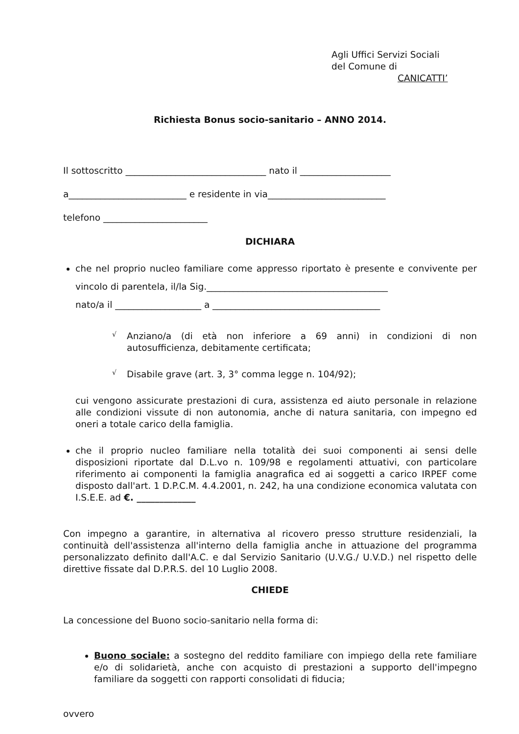Agli Uffici Servizi Sociali
del Comune di
CANICATTI’
Richiesta Bonus socio-sanitario – ANNO 2014.
Il sottoscritto _______________________________ nato il ____________________
a__________________________ e residente in via__________________________
telefono _______________________
DICHIARA
che nel proprio nucleo familiare come appresso riportato è presente e convivente per vincolo di parentela, il/la Sig.________________________________________
nato/a il ___________________ a _____________________________________
√
Anziano/a (di età non inferiore a 69 anni) in condizioni di non autosufficienza, debitamente certificata;
√
Disabile grave (art. 3, 3° comma legge n. 104/92);
cui vengono assicurate prestazioni di cura, assistenza ed aiuto personale in relazione alle condizioni vissute di non autonomia, anche di natura sanitaria, con impegno ed oneri a totale carico della famiglia.
che il proprio nucleo familiare nella totalità dei suoi componenti ai sensi delle disposizioni riportate dal D.L.vo n. 109/98 e regolamenti attuativi, con particolare riferimento ai componenti la famiglia anagrafica ed ai soggetti a carico IRPEF come disposto dall'art. 1 D.P.C.M. 4.4.2001, n. 242, ha una condizione economica valutata con I.S.E.E. ad €. _____________
Con impegno a garantire, in alternativa al ricovero presso strutture residenziali, la continuità dell'assistenza all'interno della famiglia anche in attuazione del programma personalizzato definito dall'A.C. e dal Servizio Sanitario (U.V.G./ U.V.D.) nel rispetto delle direttive fissate dal D.P.R.S. del 10 Luglio 2008.
CHIEDE
La concessione del Buono socio-sanitario nella forma di:
Buono sociale: a sostegno del reddito familiare con impiego della rete familiare e/o di solidarietà, anche con acquisto di prestazioni a supporto dell'impegno familiare da soggetti con rapporti consolidati di fiducia;
ovvero